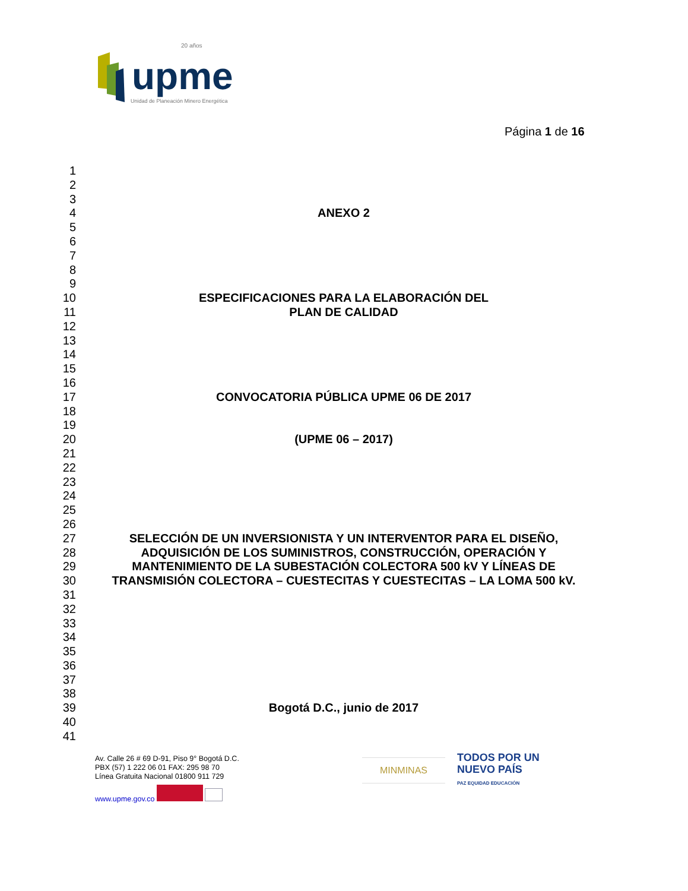20 años
upme
Unidad de Planeación Minero Energética
Página 1 de 16
1
2
3
4 ANEXO 2
5
6
7
8
9
10 ESPECIFICACIONES PARA LA ELABORACIÓN DEL
11 PLAN DE CALIDAD
12
13
14
15
16
17 CONVOCATORIA PÚBLICA UPME 06 DE 2017
18
19
20 (UPME 06 – 2017)
21
22
23
24
25
26
27 SELECCIÓN DE UN INVERSIONISTA Y UN INTERVENTOR PARA EL DISEÑO,
28 ADQUISICIÓN DE LOS SUMINISTROS, CONSTRUCCIÓN, OPERACIÓN Y
29 MANTENIMIENTO DE LA SUBESTACIÓN COLECTORA 500 kV Y LÍNEAS DE
30 TRANSMISIÓN COLECTORA – CUESTECITAS Y CUESTECITAS – LA LOMA 500 kV.
31
32
33
34
35
36
37
38
39 Bogotá D.C., junio de 2017
40
41
Av. Calle 26 # 69 D-91, Piso 9° Bogotá D.C.
PBX (57) 1 222 06 01 FAX: 295 98 70
Línea Gratuita Nacional 01800 911 729
www.upme.gov.co
MINMINAS
TODOS POR UN
NUEVO PAÍS
PAZ EQUIDAD EDUCACIÓN